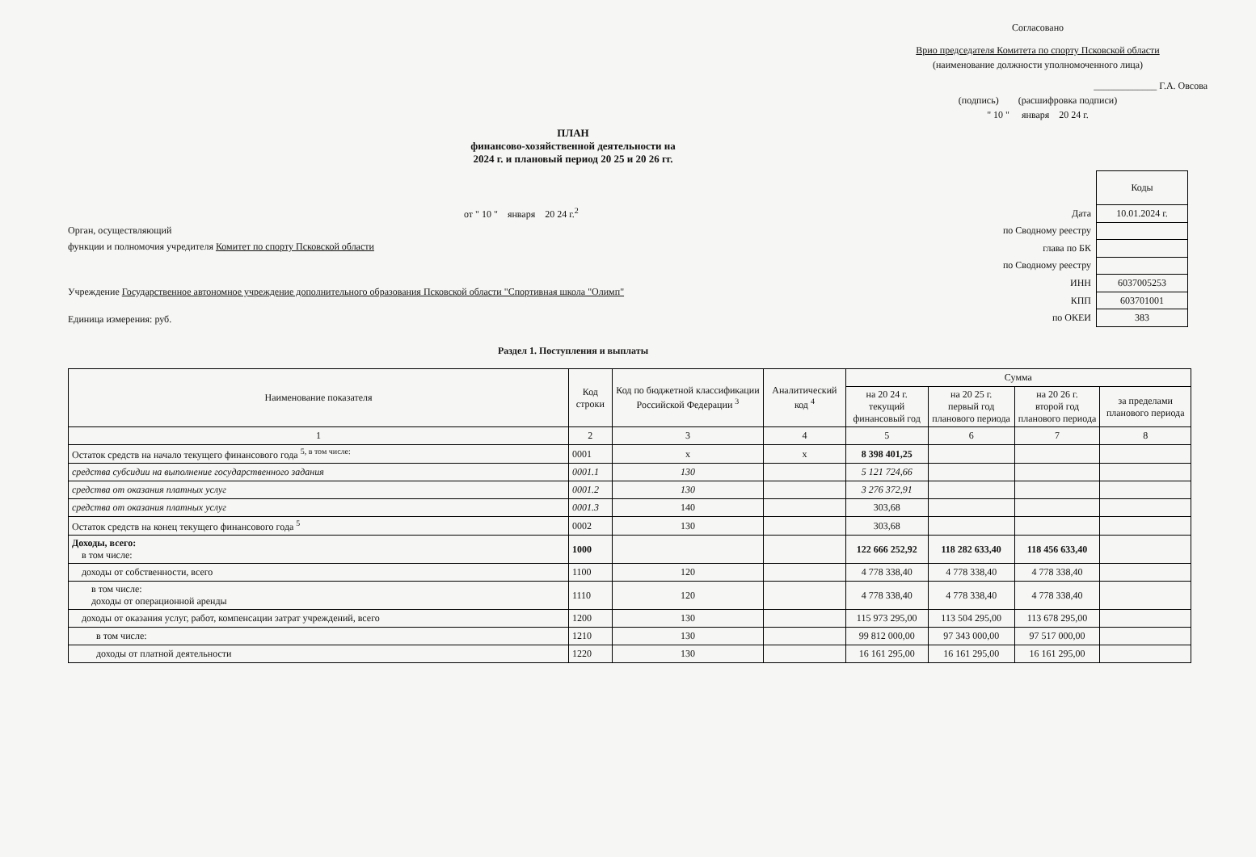Согласовано
Врио председателя Комитета по спорту Псковской области
(наименование должности уполномоченного лица)
_____________ Г.А. Овсова
(подпись) (расшифровка подписи)
" 10 " января 20 24 г.
ПЛАН
финансово-хозяйственной деятельности на
2024 г. и плановый период 20 25 и 20 26 гг.
от " 10 " января 20 24 г.<sup>2</sup>
Орган, осуществляющий
функции и полномочия учредителя Комитет по спорту Псковской области
Учреждение Государственное автономное учреждение дополнительного образования Псковской области "Спортивная школа "Олимп"
Единица измерения: руб.
| | Коды |
| Дата | 10.01.2024 г. |
| по Сводному реестру | |
| глава по БК | |
| по Сводному реестру | |
| ИНН | 6037005253 |
| КПП | 603701001 |
| по ОКЕИ | 383 |
Раздел 1. Поступления и выплаты
| Наименование показателя | Код строки | Код по бюджетной классификации Российской Федерации <sup>3</sup> | Аналитический код <sup>4</sup> | Сумма | | | |
| --- | --- | --- | --- | --- | --- | --- | --- |
| | | | | на 20 24 г. текущий финансовый год | на 20 25 г. первый год планового периода | на 20 26 г. второй год планового периода | за пределами планового периода |
| 1 | 2 | 3 | 4 | 5 | 6 | 7 | 8 |
| Остаток средств на начало текущего финансового года <sup>5, в том числе:</sup> | 0001 | x | x | 8 398 401,25 | | | |
| средства субсидии на выполнение государственного задания | 0001.1 | 130 | | 5 121 724,66 | | | |
| средства от оказания платных услуг | 0001.2 | 130 | | 3 276 372,91 | | | |
| средства от оказания платных услуг | 0001.3 | 140 | | 303,68 | | | |
| Остаток средств на конец текущего финансового года <sup>5</sup> | 0002 | 130 | | 303,68 | | | |
| Доходы, всего: в том числе: | 1000 | | | 122 666 252,92 | 118 282 633,40 | 118 456 633,40 | |
| доходы от собственности, всего | 1100 | 120 | | 4 778 338,40 | 4 778 338,40 | 4 778 338,40 | |
| в том числе: доходы от операционной аренды | 1110 | 120 | | 4 778 338,40 | 4 778 338,40 | 4 778 338,40 | |
| доходы от оказания услуг, работ, компенсации затрат учреждений, всего | 1200 | 130 | | 115 973 295,00 | 113 504 295,00 | 113 678 295,00 | |
| в том числе: | 1210 | 130 | | 99 812 000,00 | 97 343 000,00 | 97 517 000,00 | |
| доходы от платной деятельности | 1220 | 130 | | 16 161 295,00 | 16 161 295,00 | 16 161 295,00 | |